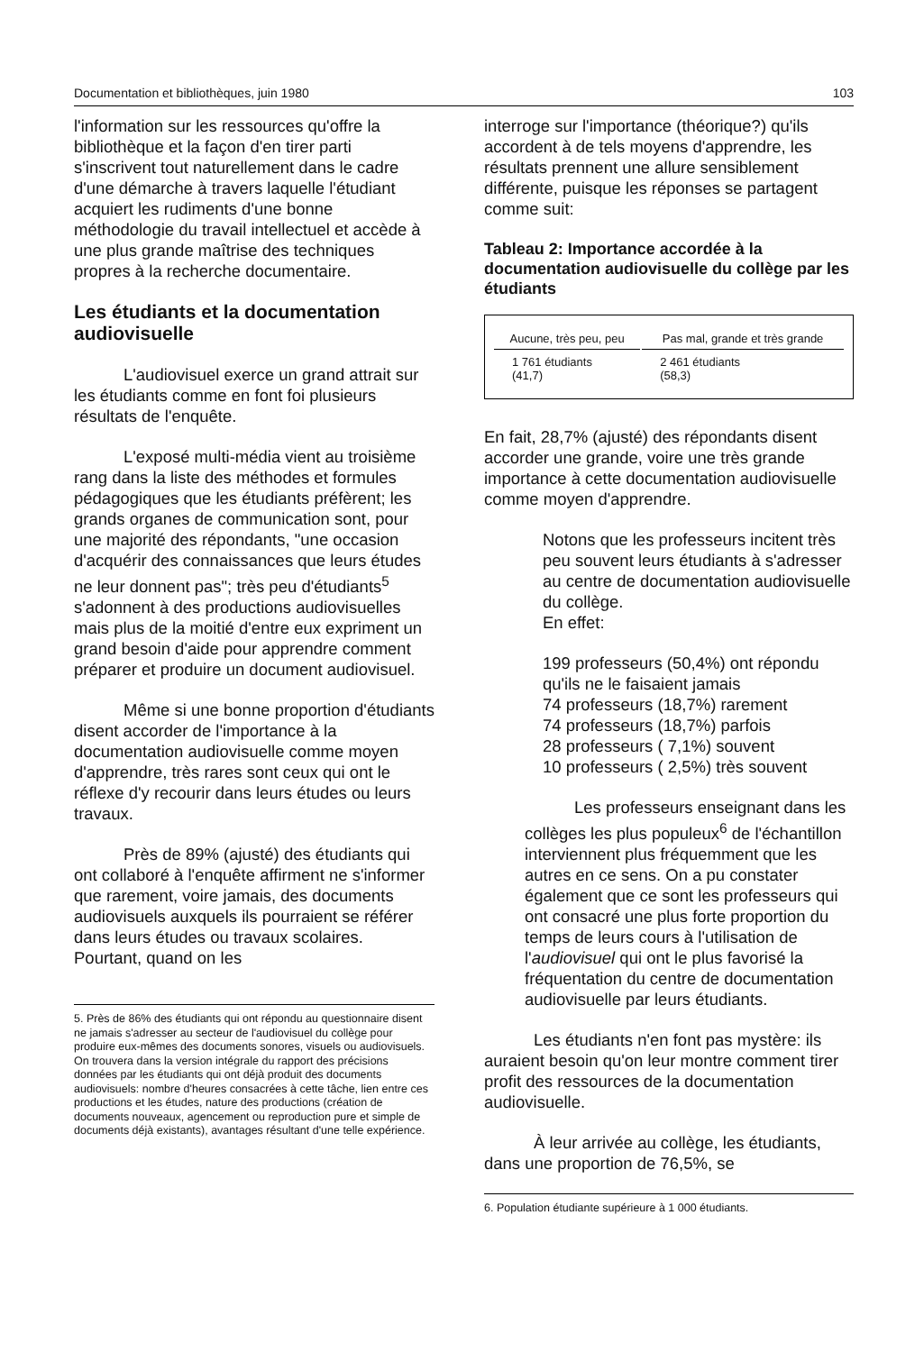Documentation et bibliothèques, juin 1980 103
l'information sur les ressources qu'offre la bibliothèque et la façon d'en tirer parti s'inscrivent tout naturellement dans le cadre d'une démarche à travers laquelle l'étudiant acquiert les rudiments d'une bonne méthodologie du travail intellectuel et accède à une plus grande maîtrise des techniques propres à la recherche documentaire.
Les étudiants et la documentation audiovisuelle
L'audiovisuel exerce un grand attrait sur les étudiants comme en font foi plusieurs résultats de l'enquête.
L'exposé multi-média vient au troisième rang dans la liste des méthodes et formules pédagogiques que les étudiants préfèrent; les grands organes de communication sont, pour une majorité des répondants, "une occasion d'acquérir des connaissances que leurs études ne leur donnent pas"; très peu d'étudiants<sup>5</sup> s'adonnent à des productions audiovisuelles mais plus de la moitié d'entre eux expriment un grand besoin d'aide pour apprendre comment préparer et produire un document audiovisuel.
Même si une bonne proportion d'étudiants disent accorder de l'importance à la documentation audiovisuelle comme moyen d'apprendre, très rares sont ceux qui ont le réflexe d'y recourir dans leurs études ou leurs travaux.
Près de 89% (ajusté) des étudiants qui ont collaboré à l'enquête affirment ne s'informer que rarement, voire jamais, des documents audiovisuels auxquels ils pourraient se référer dans leurs études ou travaux scolaires. Pourtant, quand on les
5. Près de 86% des étudiants qui ont répondu au questionnaire disent ne jamais s'adresser au secteur de l'audiovisuel du collège pour produire eux-mêmes des documents sonores, visuels ou audiovisuels. On trouvera dans la version intégrale du rapport des précisions données par les étudiants qui ont déjà produit des documents audiovisuels: nombre d'heures consacrées à cette tâche, lien entre ces productions et les études, nature des productions (création de documents nouveaux, agencement ou reproduction pure et simple de documents déjà existants), avantages résultant d'une telle expérience.
interroge sur l'importance (théorique?) qu'ils accordent à de tels moyens d'apprendre, les résultats prennent une allure sensiblement différente, puisque les réponses se partagent comme suit:
Tableau 2: Importance accordée à la documentation audiovisuelle du collège par les étudiants
| Aucune, très peu, peu | Pas mal, grande et très grande |
| --- | --- |
| 1 761 étudiants (41,7) | 2 461 étudiants (58,3) |
En fait, 28,7% (ajusté) des répondants disent accorder une grande, voire une très grande importance à cette documentation audiovisuelle comme moyen d'apprendre.
Notons que les professeurs incitent très peu souvent leurs étudiants à s'adresser au centre de documentation audiovisuelle du collège.
En effet:
199 professeurs (50,4%) ont répondu qu'ils ne le faisaient jamais
74 professeurs (18,7%) rarement
74 professeurs (18,7%) parfois
28 professeurs ( 7,1%) souvent
10 professeurs ( 2,5%) très souvent
Les professeurs enseignant dans les collèges les plus populeux<sup>6</sup> de l'échantillon interviennent plus fréquemment que les autres en ce sens. On a pu constater également que ce sont les professeurs qui ont consacré une plus forte proportion du temps de leurs cours à l'utilisation de l'audiovisuel qui ont le plus favorisé la fréquentation du centre de documentation audiovisuelle par leurs étudiants.
Les étudiants n'en font pas mystère: ils auraient besoin qu'on leur montre comment tirer profit des ressources de la documentation audiovisuelle.
À leur arrivée au collège, les étudiants, dans une proportion de 76,5%, se
6. Population étudiante supérieure à 1 000 étudiants.